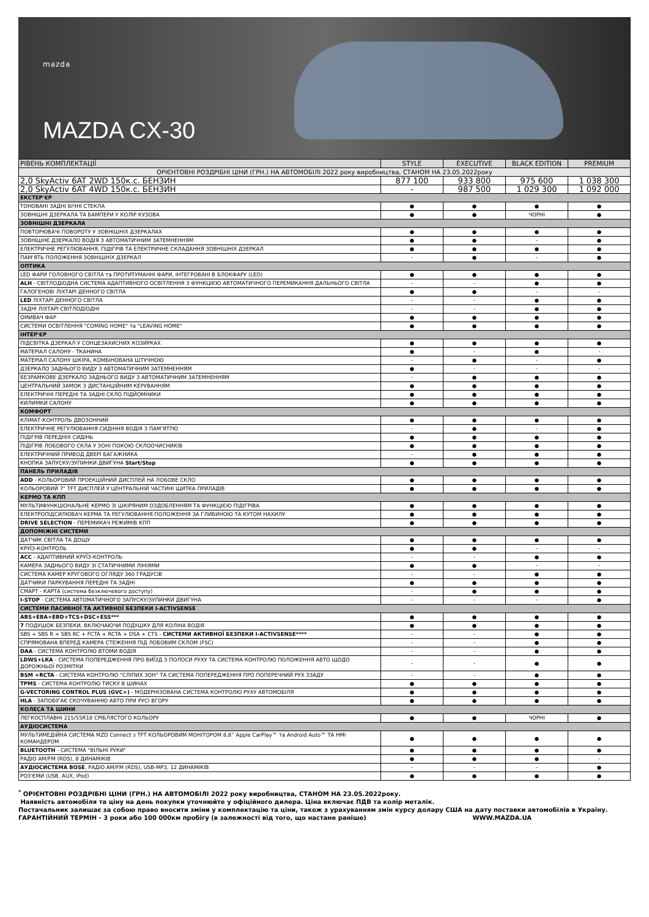mazda
MAZDA CX-30
| РІВЕНЬ КОМПЛЕКТАЦІЇ | STYLE | EXECUTIVE | BLACK EDITION | PREMIUM |
| --- | --- | --- | --- | --- |
| ОРІЄНТОВНІ РОЗДРІБНІ ЦІНИ (ГРН.) НА АВТОМОБІЛІ 2022 року виробництва, СТАНОМ НА 23.05.2022року | | | | |
| 2,0 SkyActiv 6AT 2WD 150к.с. БЕНЗИН | 877 100 | 933 800 | 975 600 | 1 038 300 |
| 2,0 SkyActiv 6AT 4WD 150к.с. БЕНЗИН | - | 987 500 | 1 029 300 | 1 092 000 |
| ЕКСТЕР'ЄР | | | | |
| ТОНОВАНІ ЗАДНІ БІЧНІ СТЕКЛА | ● | ● | ● | ● |
| ЗОВНІШНІ ДЗЕРКАЛА ТА БАМПЕРИ У КОЛІР КУЗОВА | ● | ● | ЧОРНІ | ● |
| ЗОВНІШНІ ДЗЕРКАЛА | | | | |
| ПОВТОРЮВАЧІ ПОВОРОТУ У ЗОВНІШНІХ ДЗЕРКАЛАХ | ● | ● | ● | ● |
| ЗОВНІШНЄ ДЗЕРКАЛО ВОДІЯ З АВТОМАТИЧНИМ ЗАТЕМНЕННЯМ | ● | ● | - | ● |
| ЕЛЕКТРИЧНЕ РЕГУЛЮВАННЯ, ПІДІГРІВ ТА ЕЛЕКТРИЧНЕ СКЛАДАННЯ ЗОВНІШНІХ ДЗЕРКАЛ | ● | ● | ● | ● |
| ПАМ'ЯТЬ ПОЛОЖЕННЯ ЗОВНІШНІХ ДЗЕРКАЛ | - | ● | - | ● |
| ОПТИКА | | | | |
| LED ФАРИ ГОЛОВНОГО СВІТЛА та ПРОТИТУМАННІ ФАРИ, ІНТЕГРОВАНІ В БЛОКФАРУ (LED) | ● | ● | ● | ● |
| ALH - СВІТЛОДІОДНА СИСТЕМА АДАПТИВНОГО ОСВІТЛЕННЯ З ФУНКЦІЄЮ АВТОМАТИЧНОГО ПЕРЕМИКАННЯ ДАЛЬНЬОГО СВІТЛА | - | - | ● | ● |
| ГАЛОГЕНОВІ ЛІХТАРІ ДЕННОГО СВІТЛА | ● | ● | - | - |
| LED ЛІХТАРІ ДЕННОГО СВІТЛА | - | - | ● | ● |
| ЗАДНІ ЛІХТАРІ СВІТЛОДІОДНІ | - | - | ● | ● |
| ОМИВАЧ ФАР | ● | ● | ● | ● |
| СИСТЕМИ ОСВІТЛЕННЯ "COMING HOME" та "LEAVING HOME" | ● | ● | ● | ● |
| ІНТЕР'ЄР | | | | |
| ПІДСВІТКА ДЗЕРКАЛ У СОНЦЕЗАХИСНИХ КОЗИРКАХ | ● | ● | ● | ● |
| МАТЕРІАЛ САЛОНУ - ТКАНИНА | ● | - | ● | - |
| МАТЕРІАЛ САЛОНУ ШКІРА, КОМБІНОВАНА ШТУЧНОЮ | - | ● | - | ● |
| ДЗЕРКАЛО ЗАДНЬОГО ВИДУ З АВТОМАТИЧНИМ ЗАТЕМНЕННЯМ | ● | - | - | - |
| БЕЗРАМКОВЕ ДЗЕРКАЛО ЗАДНЬОГО ВИДУ З АВТОМАТИЧНИМ ЗАТЕМНЕННЯМ | - | ● | ● | ● |
| ЦЕНТРАЛЬНИЙ ЗАМОК З ДИСТАНЦІЙНИМ КЕРУВАННЯМ | ● | ● | ● | ● |
| ЕЛЕКТРИЧНІ ПЕРЕДНІ ТА ЗАДНІ СКЛО ПІДЙОМНИКИ | ● | ● | ● | ● |
| КИЛИМКИ САЛОНУ | ● | ● | ● | ● |
| КОМФОРТ | | | | |
| КЛІМАТ-КОНТРОЛЬ ДВОЗОННИЙ | ● | ● | ● | ● |
| ЕЛЕКТРИЧНЕ РЕГУЛЮВАННЯ СИДІННЯ ВОДІЯ З ПАМ'ЯТТЮ | - | ● | - | ● |
| ПІДІГРІВ ПЕРЕДНІХ СИДІНЬ | ● | ● | ● | ● |
| ПІДІГРІВ ЛОБОВОГО СКЛА У ЗОНІ ПОКОЮ СКЛООЧИСНИКІВ | ● | ● | ● | ● |
| ЕЛЕКТРИЧНИЙ ПРИВОД ДВЕРІ БАГАЖНИКА | - | ● | ● | ● |
| КНОПКА ЗАПУСКУ/ЗУПИНКИ ДВИГУНА Start/Stop | ● | ● | ● | ● |
| ПАНЕЛЬ ПРИЛАДІВ | | | | |
| ADD - КОЛЬОРОВИЙ ПРОЕКЦІЙНИЙ ДИСПЛЕЙ НА ЛОБОВЕ СКЛО | ● | ● | ● | ● |
| КОЛЬОРОВИЙ 7" TFT ДИСПЛЕЙ У ЦЕНТРАЛЬНІЙ ЧАСТИНІ ЩИТКА ПРИЛАДІВ | ● | ● | ● | ● |
| КЕРМО ТА КПП | | | | |
| МУЛЬТИФУНКЦІОНАЛЬНЕ КЕРМО ЗІ ШКІРЯНИМ ОЗДОБЛЕННЯМ ТА ФУНКЦІЄЮ ПІДІГРІВА | ● | ● | ● | ● |
| ЕЛЕКТРОПІДСИЛЮВАЧ КЕРМА ТА РЕГУЛЮВАННЯ ПОЛОЖЕННЯ ЗА ГЛИБИНОЮ ТА КУТОМ НАХИЛУ | ● | ● | ● | ● |
| DRIVE SELECTION - ПЕРЕМИКАЧ РЕЖИМІВ КПП | ● | ● | ● | ● |
| ДОПОМІЖНІ СИСТЕМИ | | | | |
| ДАТЧИК СВІТЛА ТА ДОЩУ | ● | ● | ● | ● |
| КРУЇЗ-КОНТРОЛЬ | ● | ● | - | - |
| ACC - АДАПТИВНИЙ КРУЇЗ-КОНТРОЛЬ | - | - | ● | ● |
| КАМЕРА ЗАДНЬОГО ВИДУ ЗІ СТАТИЧНИМИ ЛІНІЯМИ | ● | ● | - | - |
| СИСТЕМА КАМЕР КРУГОВОГО ОГЛЯДУ 360 ГРАДУСІВ | - | - | ● | ● |
| ДАТЧИКИ ПАРКУВАННЯ ПЕРЕДНІ ТА ЗАДНІ | ● | ● | ● | ● |
| СМАРТ - КАРТА (система безключевого доступу) | - | ● | ● | ● |
| I-STOP - СИСТЕМА АВТОМАТИЧНОГО ЗАПУСКУ/ЗУПИНКИ ДВИГУНА | - | - | - | ● |
| СИСТЕМИ ПАСИВНОЇ ТА АКТИВНОЇ БЕЗПЕКИ I-ACTIVSENSE | | | | |
| ABS+EBA+EBD+TCS+DSC+ESS*** | ● | ● | ● | ● |
| 7 ПОДУШОК БЕЗПЕКИ, ВКЛЮЧАЮЧИ ПОДУШКУ ДЛЯ КОЛІНА ВОДІЯ | ● | ● | ● | ● |
| SBS + SBS R + SBS RC + FCTA + RCTA + DSA + CTS - СИСТЕМИ АКТИВНОЇ БЕЗПЕКИ I-ACTIVSENSE**** | - | - | ● | ● |
| СПРЯМОВАНА ВПЕРЕД КАМЕРА СТЕЖЕННЯ ПІД ЛОБОВИМ СКЛОМ (FSC) | - | - | ● | ● |
| DAA - СИСТЕМА КОНТРОЛЮ ВТОМИ ВОДІЯ | - | - | ● | ● |
| LDWS+LKA - СИСТЕМА ПОПЕРЕДЖЕННЯ ПРО ВИЇЗД З ПОЛОСИ РУХУ ТА СИСТЕМА КОНТРОЛЮ ПОЛОЖЕННЯ АВТО ЩОДО ДОРОЖНЬОЇ РОЗМІТКИ | - | - | ● | ● |
| BSM +RCTA - СИСТЕМА КОНТРОЛЮ "СЛІПИХ ЗОН" ТА СИСТЕМА ПОПЕРЕДЖЕННЯ ПРО ПОПЕРЕЧНИЙ РУХ ЗЗАДУ | - | - | ● | ● |
| TPMS - СИСТЕМА КОНТРОЛЮ ТИСКУ В ШИНАХ | ● | ● | ● | ● |
| G-VECTORING CONTROL PLUS (GVC+) - МОДЕРНІЗОВАНА СИСТЕМА КОНТРОЛЮ РУХУ АВТОМОБІЛЯ | ● | ● | ● | ● |
| HLA - ЗАПОБІГАЄ СКОЧУВАННЮ АВТО ПРИ РУСІ ВГОРУ | ● | ● | ● | ● |
| КОЛЕСА ТА ШИНИ | | | | |
| ЛЕГКОСПЛАВНІ 215/55R18 СРІБЛЯСТОГО КОЛЬОРУ | ● | ● | ЧОРНІ | ● |
| АУДІОСИСТЕМА | | | | |
| МУЛЬТИМЕДІЙНА СИСТЕМА MZD Connect з TFT КОЛЬОРОВИМ МОНІТОРОМ 8,8'' Apple CarPlay™ та Android Auto™ ТА HMI КОМАНДЕРОМ | ● | ● | ● | ● |
| BLUETOOTH - СИСТЕМА "ВІЛЬНІ РУКИ" | ● | ● | ● | ● |
| РАДІО AM/FM (RDS), 8 ДИНАМІКІВ | ● | ● | ● | - |
| АУДІОСИСТЕМА BOSE , РАДІО AM/FM (RDS), USB-MP3, 12 ДИНАМІКІВ | - | - | - | ● |
| РОЗ'ЄМИ (USB, AUX, iPod) | ● | ● | ● | ● |
<sup>*</sup> ОРІЄНТОВНІ РОЗДРІБНІ ЦІНИ (ГРН.) НА АВТОМОБІЛІ 2022 року виробництва, СТАНОМ НА 23.05.2022року.
Наявність автомобіля та ціну на день покупки уточнюйте у офіційного дилера. Ціна включає ПДВ та колір металік.
Постачальник залишає за собою право вносити зміни у комплектацію та ціни, також з урахуванням змін курсу долару США на дату поставки автомобілів в Україну.
ГАРАНТІЙНИЙ ТЕРМІН - 3 роки або 100 000км пробігу (в залежності від того, що настане раніше) WWW.MAZDA.UA